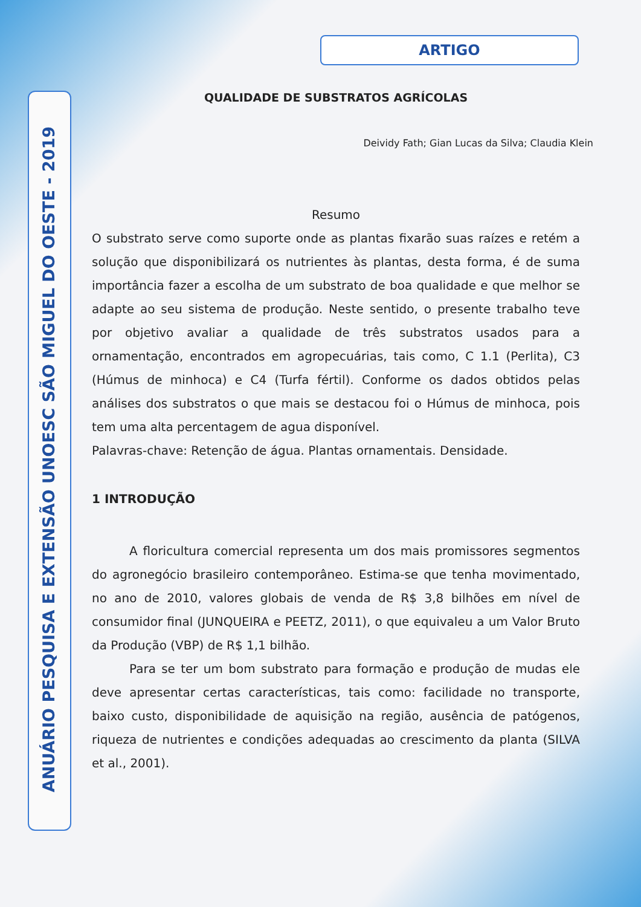ANUÁRIO PESQUISA E EXTENSÃO UNOESC SÃO MIGUEL DO OESTE - 2019
ARTIGO
QUALIDADE DE SUBSTRATOS AGRÍCOLAS
Deividy Fath; Gian Lucas da Silva; Claudia Klein
Resumo
O substrato serve como suporte onde as plantas fixarão suas raízes e retém a solução que disponibilizará os nutrientes às plantas, desta forma, é de suma importância fazer a escolha de um substrato de boa qualidade e que melhor se adapte ao seu sistema de produção. Neste sentido, o presente trabalho teve por objetivo avaliar a qualidade de três substratos usados para a ornamentação, encontrados em agropecuárias, tais como, C 1.1 (Perlita), C3 (Húmus de minhoca) e C4 (Turfa fértil). Conforme os dados obtidos pelas análises dos substratos o que mais se destacou foi o Húmus de minhoca, pois tem uma alta percentagem de agua disponível.
Palavras-chave: Retenção de água. Plantas ornamentais. Densidade.
1 INTRODUÇÃO
A floricultura comercial representa um dos mais promissores segmentos do agronegócio brasileiro contemporâneo. Estima-se que tenha movimentado, no ano de 2010, valores globais de venda de R$ 3,8 bilhões em nível de consumidor final (JUNQUEIRA e PEETZ, 2011), o que equivaleu a um Valor Bruto da Produção (VBP) de R$ 1,1 bilhão.
Para se ter um bom substrato para formação e produção de mudas ele deve apresentar certas características, tais como: facilidade no transporte, baixo custo, disponibilidade de aquisição na região, ausência de patógenos, riqueza de nutrientes e condições adequadas ao crescimento da planta (SILVA et al., 2001).